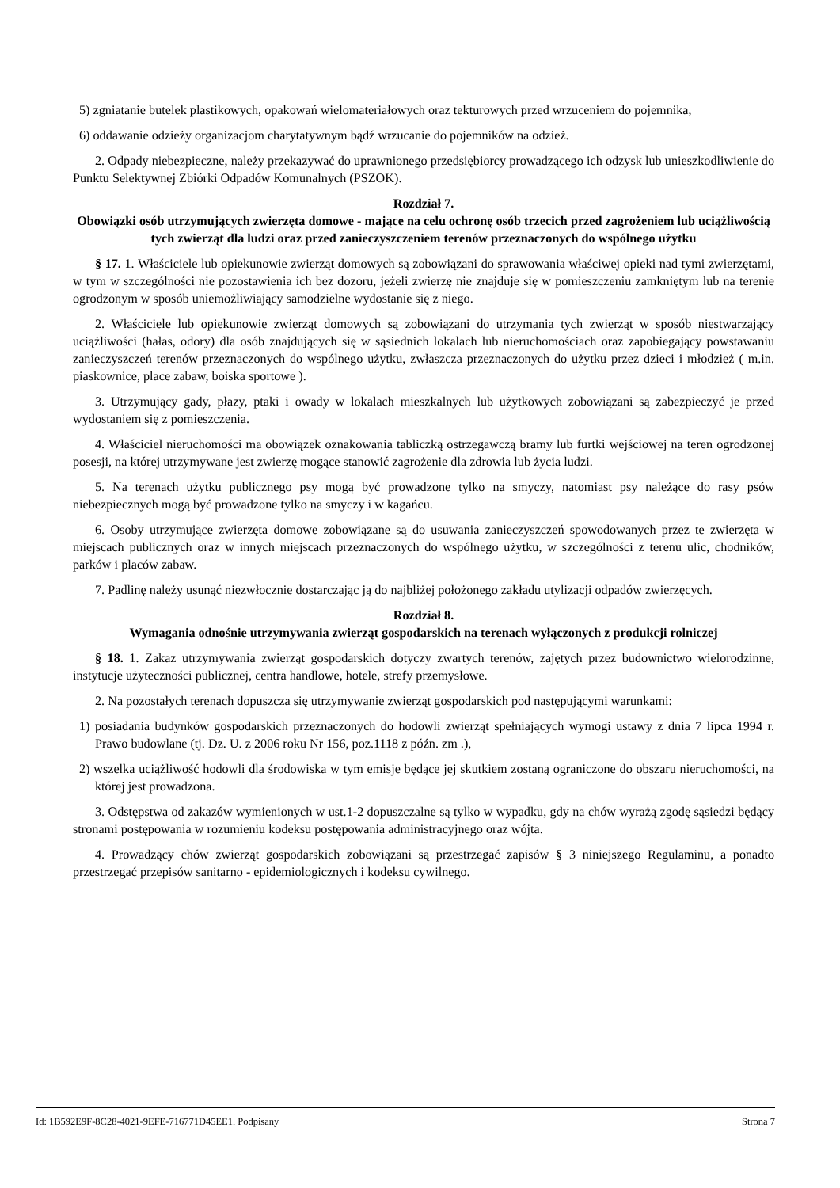5) zgniatanie butelek plastikowych, opakowań wielomateriałowych oraz tekturowych przed wrzuceniem do pojemnika,
6) oddawanie odzieży organizacjom charytatywnym bądź wrzucanie do pojemników na odzież.
2. Odpady niebezpieczne, należy przekazywać do uprawnionego przedsiębiorcy prowadzącego ich odzysk lub unieszkodliwienie do Punktu Selektywnej Zbiórki Odpadów Komunalnych (PSZOK).
Rozdział 7.
Obowiązki osób utrzymujących zwierzęta domowe - mające na celu ochronę osób trzecich przed zagrożeniem lub uciążliwością tych zwierząt dla ludzi oraz przed zanieczyszczeniem terenów przeznaczonych do wspólnego użytku
§ 17. 1. Właściciele lub opiekunowie zwierząt domowych są zobowiązani do sprawowania właściwej opieki nad tymi zwierzętami, w tym w szczególności nie pozostawienia ich bez dozoru, jeżeli zwierzę nie znajduje się w pomieszczeniu zamkniętym lub na terenie ogrodzonym w sposób uniemożliwiający samodzielne wydostanie się z niego.
2. Właściciele lub opiekunowie zwierząt domowych są zobowiązani do utrzymania tych zwierząt w sposób niestwarzający uciążliwości (hałas, odory) dla osób znajdujących się w sąsiednich lokalach lub nieruchomościach oraz zapobiegający powstawaniu zanieczyszczeń terenów przeznaczonych do wspólnego użytku, zwłaszcza przeznaczonych do użytku przez dzieci i młodzież ( m.in. piaskownice, place zabaw, boiska sportowe ).
3. Utrzymujący gady, płazy, ptaki i owady w lokalach mieszkalnych lub użytkowych zobowiązani są zabezpieczyć je przed wydostaniem się z pomieszczenia.
4. Właściciel nieruchomości ma obowiązek oznakowania tabliczką ostrzegawczą bramy lub furtki wejściowej na teren ogrodzonej posesji, na której utrzymywane jest zwierzę mogące stanowić zagrożenie dla zdrowia lub życia ludzi.
5. Na terenach użytku publicznego psy mogą być prowadzone tylko na smyczy, natomiast psy należące do rasy psów niebezpiecznych mogą być prowadzone tylko na smyczy i w kagańcu.
6. Osoby utrzymujące zwierzęta domowe zobowiązane są do usuwania zanieczyszczeń spowodowanych przez te zwierzęta w miejscach publicznych oraz w innych miejscach przeznaczonych do wspólnego użytku, w szczególności z terenu ulic, chodników, parków i placów zabaw.
7. Padlinę należy usunąć niezwłocznie dostarczając ją do najbliżej położonego zakładu utylizacji odpadów zwierzęcych.
Rozdział 8.
Wymagania odnośnie utrzymywania zwierząt gospodarskich na terenach wyłączonych z produkcji rolniczej
§ 18. 1. Zakaz utrzymywania zwierząt gospodarskich dotyczy zwartych terenów, zajętych przez budownictwo wielorodzinne, instytucje użyteczności publicznej, centra handlowe, hotele, strefy przemysłowe.
2. Na pozostałych terenach dopuszcza się utrzymywanie zwierząt gospodarskich pod następującymi warunkami:
1) posiadania budynków gospodarskich przeznaczonych do hodowli zwierząt spełniających wymogi ustawy z dnia 7 lipca 1994 r. Prawo budowlane (tj. Dz. U. z 2006 roku Nr 156, poz.1118 z późn. zm .),
2) wszelka uciążliwość hodowli dla środowiska w tym emisje będące jej skutkiem zostaną ograniczone do obszaru nieruchomości, na której jest prowadzona.
3. Odstępstwa od zakazów wymienionych w ust.1-2 dopuszczalne są tylko w wypadku, gdy na chów wyrażą zgodę sąsiedzi będący stronami postępowania w rozumieniu kodeksu postępowania administracyjnego oraz wójta.
4. Prowadzący chów zwierząt gospodarskich zobowiązani są przestrzegać zapisów § 3 niniejszego Regulaminu, a ponadto przestrzegać przepisów sanitarno - epidemiologicznych i kodeksu cywilnego.
Id: 1B592E9F-8C28-4021-9EFE-716771D45EE1. Podpisany Strona 7